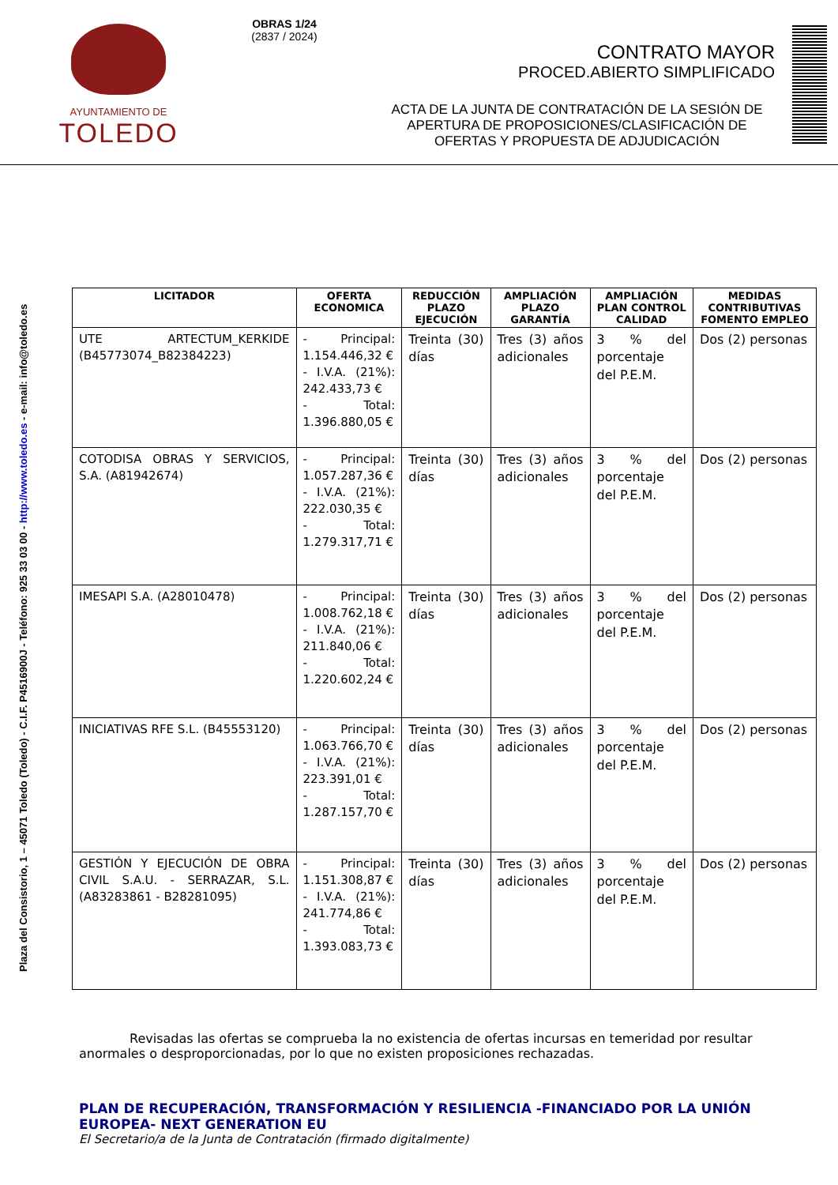AYUNTAMIENTO DE
TOLEDO
OBRAS 1/24
(2837 / 2024)
CONTRATO MAYOR
PROCED.ABIERTO SIMPLIFICADO
ACTA DE LA JUNTA DE CONTRATACIÓN DE LA SESIÓN DE APERTURA DE PROPOSICIONES/CLASIFICACIÓN DE OFERTAS Y PROPUESTA DE ADJUDICACIÓN
Plaza del Consistorio, 1 – 45071 Toledo (Toledo) - C.I.F. P4516900J - Teléfono: 925 33 03 00 - http://www.toledo.es - e-mail: info@toledo.es
| LICITADOR | OFERTA ECONOMICA | REDUCCIÓN PLAZO EJECUCIÓN | AMPLIACIÓN PLAZO GARANTÍA | AMPLIACIÓN PLAN CONTROL CALIDAD | MEDIDAS CONTRIBUTIVAS FOMENTO EMPLEO |
| --- | --- | --- | --- | --- | --- |
| UTE ARTECTUM_KERKIDE (B45773074_B82384223) | - Principal: 1.154.446,32 € - I.V.A. (21%): 242.433,73 € - Total: 1.396.880,05 € | Treinta (30) días | Tres (3) años adicionales | 3 % del porcentaje del P.E.M. | Dos (2) personas |
| COTODISA OBRAS Y SERVICIOS, S.A. (A81942674) | - Principal: 1.057.287,36 € - I.V.A. (21%): 222.030,35 € - Total: 1.279.317,71 € | Treinta (30) días | Tres (3) años adicionales | 3 % del porcentaje del P.E.M. | Dos (2) personas |
| IMESAPI S.A. (A28010478) | - Principal: 1.008.762,18 € - I.V.A. (21%): 211.840,06 € - Total: 1.220.602,24 € | Treinta (30) días | Tres (3) años adicionales | 3 % del porcentaje del P.E.M. | Dos (2) personas |
| INICIATIVAS RFE S.L. (B45553120) | - Principal: 1.063.766,70 € - I.V.A. (21%): 223.391,01 € - Total: 1.287.157,70 € | Treinta (30) días | Tres (3) años adicionales | 3 % del porcentaje del P.E.M. | Dos (2) personas |
| GESTIÓN Y EJECUCIÓN DE OBRA CIVIL S.A.U. - SERRAZAR, S.L. (A83283861 - B28281095) | - Principal: 1.151.308,87 € - I.V.A. (21%): 241.774,86 € - Total: 1.393.083,73 € | Treinta (30) días | Tres (3) años adicionales | 3 % del porcentaje del P.E.M. | Dos (2) personas |
Revisadas las ofertas se comprueba la no existencia de ofertas incursas en temeridad por resultar anormales o desproporcionadas, por lo que no existen proposiciones rechazadas.
PLAN DE RECUPERACIÓN, TRANSFORMACIÓN Y RESILIENCIA -FINANCIADO POR LA UNIÓN EUROPEA- NEXT GENERATION EU
El Secretario/a de la Junta de Contratación (firmado digitalmente)